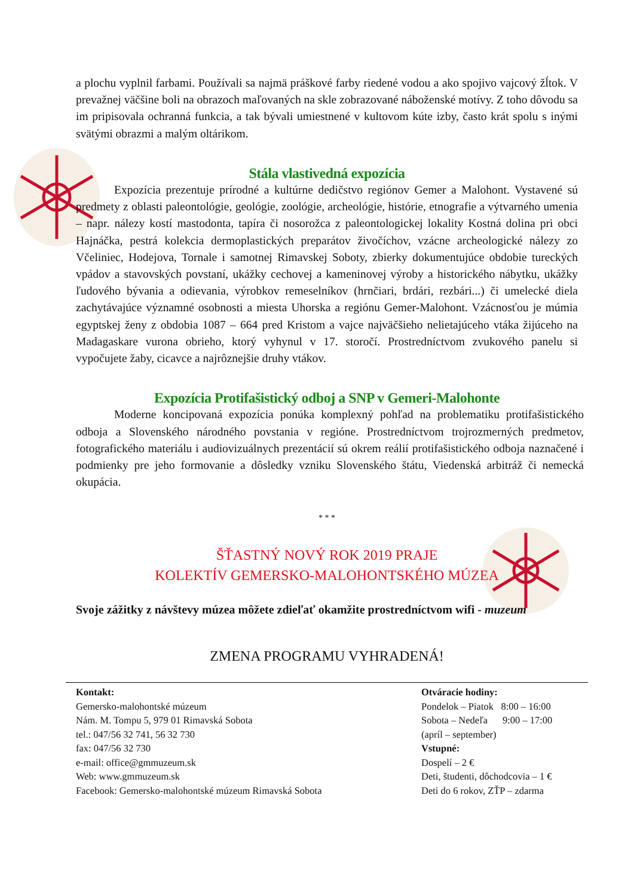a plochu vyplnil farbami. Používali sa najmä práškové farby riedené vodou a ako spojivo vajcový žĺtok. V prevažnej väčšine boli na obrazoch maľovaných na skle zobrazované náboženské motívy. Z toho dôvodu sa im pripisovala ochranná funkcia, a tak bývali umiestnené v kultovom kúte izby, často krát spolu s inými svätými obrazmi a malým oltárikom.
Stála vlastivedná expozícia
Expozícia prezentuje prírodné a kultúrne dedičstvo regiónov Gemer a Malohont. Vystavené sú predmety z oblasti paleontológie, geológie, zoológie, archeológie, histórie, etnografie a výtvarného umenia – napr. nálezy kostí mastodonta, tapíra či nosorožca z paleontologickej lokality Kostná dolina pri obci Hajnáčka, pestrá kolekcia dermoplastických preparátov živočíchov, vzácne archeologické nálezy zo Včeliniec, Hodejova, Tornale i samotnej Rimavskej Soboty, zbierky dokumentujúce obdobie tureckých vpádov a stavovských povstaní, ukážky cechovej a kameninovej výroby a historického nábytku, ukážky ľudového bývania a odievania, výrobkov remeselníkov (hrnčiari, brdári, rezbári...) či umelecké diela zachytávajúce významné osobnosti a miesta Uhorska a regiónu Gemer-Malohont. Vzácnosťou je múmia egyptskej ženy z obdobia 1087 – 664 pred Kristom a vajce najväčšieho nelietajúceho vtáka žijúceho na Madagaskare vurona obrieho, ktorý vyhynul v 17. storočí. Prostredníctvom zvukového panelu si vypočujete žaby, cicavce a najrôznejšie druhy vtákov.
Expozícia Protifašistický odboj a SNP v Gemeri-Malohonte
Moderne koncipovaná expozícia ponúka komplexný pohľad na problematiku protifašistického odboja a Slovenského národného povstania v regióne. Prostredníctvom trojrozmerných predmetov, fotografického materiálu i audiovizuálnych prezentácií sú okrem reálií protifašistického odboja naznačené i podmienky pre jeho formovanie a dôsledky vzniku Slovenského štátu, Viedenská arbitráž či nemecká okupácia.
* * *
ŠŤASTNÝ NOVÝ ROK 2019 PRAJE
KOLEKTÍV GEMERSKO-MALOHONTSKÉHO MÚZEA
Svoje zážitky z návštevy múzea môžete zdieľať okamžite prostredníctvom wifi - muzeum
ZMENA PROGRAMU VYHRADENÁ!
Kontakt:
Gemersko-malohontské múzeum
Nám. M. Tompu 5, 979 01 Rimavská Sobota
tel.: 047/56 32 741, 56 32 730
fax: 047/56 32 730
e-mail: office@gmmuzeum.sk
Web: www.gmmuzeum.sk
Facebook: Gemersko-malohontské múzeum Rimavská Sobota
Otváracie hodiny:
Pondelok – Piatok 8:00 – 16:00
Sobota – Nedeľa 9:00 – 17:00
(apríl – september)
Vstupné:
Dospelí – 2 €
Deti, študenti, dôchodcovia – 1 €
Deti do 6 rokov, ZŤP – zdarma